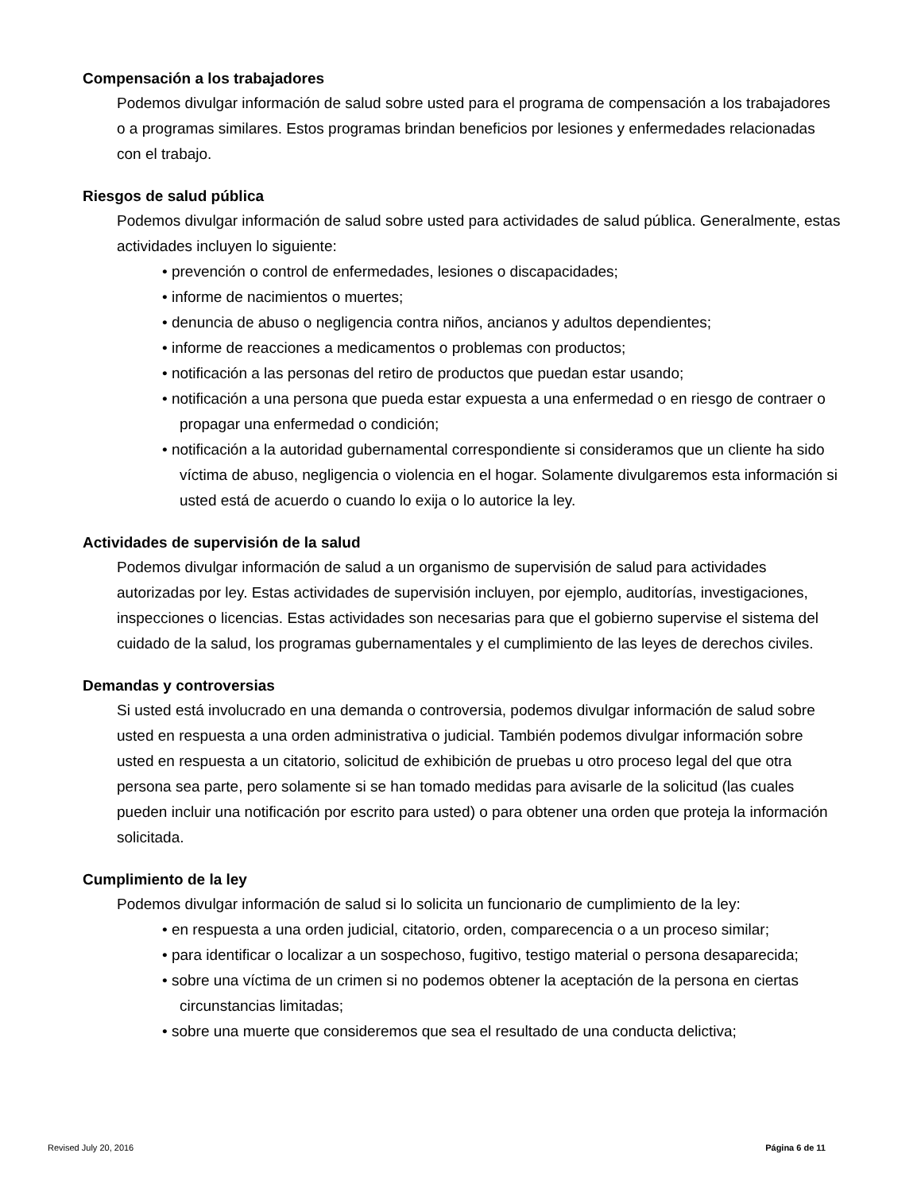Compensación a los trabajadores
Podemos divulgar información de salud sobre usted para el programa de compensación a los trabajadores o a programas similares. Estos programas brindan beneficios por lesiones y enfermedades relacionadas con el trabajo.
Riesgos de salud pública
Podemos divulgar información de salud sobre usted para actividades de salud pública. Generalmente, estas actividades incluyen lo siguiente:
• prevención o control de enfermedades, lesiones o discapacidades;
• informe de nacimientos o muertes;
• denuncia de abuso o negligencia contra niños, ancianos y adultos dependientes;
• informe de reacciones a medicamentos o problemas con productos;
• notificación a las personas del retiro de productos que puedan estar usando;
• notificación a una persona que pueda estar expuesta a una enfermedad o en riesgo de contraer o propagar una enfermedad o condición;
• notificación a la autoridad gubernamental correspondiente si consideramos que un cliente ha sido víctima de abuso, negligencia o violencia en el hogar. Solamente divulgaremos esta información si usted está de acuerdo o cuando lo exija o lo autorice la ley.
Actividades de supervisión de la salud
Podemos divulgar información de salud a un organismo de supervisión de salud para actividades autorizadas por ley. Estas actividades de supervisión incluyen, por ejemplo, auditorías, investigaciones, inspecciones o licencias. Estas actividades son necesarias para que el gobierno supervise el sistema del cuidado de la salud, los programas gubernamentales y el cumplimiento de las leyes de derechos civiles.
Demandas y controversias
Si usted está involucrado en una demanda o controversia, podemos divulgar información de salud sobre usted en respuesta a una orden administrativa o judicial. También podemos divulgar información sobre usted en respuesta a un citatorio, solicitud de exhibición de pruebas u otro proceso legal del que otra persona sea parte, pero solamente si se han tomado medidas para avisarle de la solicitud (las cuales pueden incluir una notificación por escrito para usted) o para obtener una orden que proteja la información solicitada.
Cumplimiento de la ley
Podemos divulgar información de salud si lo solicita un funcionario de cumplimiento de la ley:
• en respuesta a una orden judicial, citatorio, orden, comparecencia o a un proceso similar;
• para identificar o localizar a un sospechoso, fugitivo, testigo material o persona desaparecida;
• sobre una víctima de un crimen si no podemos obtener la aceptación de la persona en ciertas circunstancias limitadas;
• sobre una muerte que consideremos que sea el resultado de una conducta delictiva;
Revised July 20, 2016 Página 6 de 11